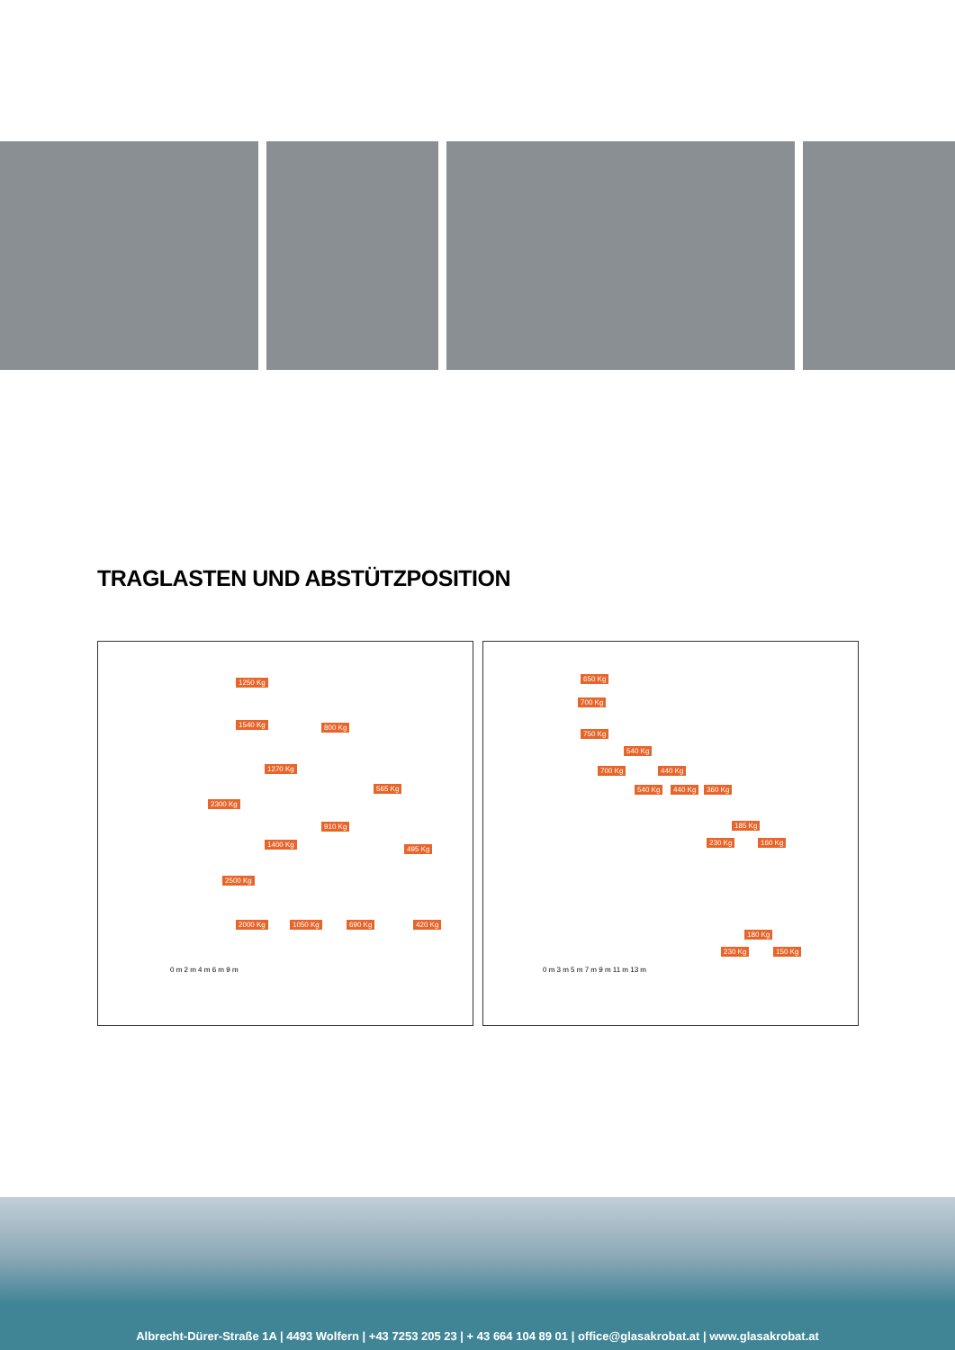TRAGLASTEN UND ABSTÜTZPOSITION
1250 Kg
1540 Kg 800 Kg
1270 Kg
565 Kg
2300 Kg
910 Kg
1400 Kg
495 Kg
2500 Kg
2000 Kg 1050 Kg 690 Kg 420 Kg
0 m 2 m 4 m 6 m 9 m
650 Kg
700 Kg
750 Kg
540 Kg
700 Kg 440 Kg
540 Kg 440 Kg 360 Kg
185 Kg
230 Kg 160 Kg
180 Kg
230 Kg 150 Kg
0 m 3 m 5 m 7 m 9 m 11 m 13 m
Albrecht-Dürer-Straße 1A | 4493 Wolfern | +43 7253 205 23 | + 43 664 104 89 01 | office@glasakrobat.at | www.glasakrobat.at